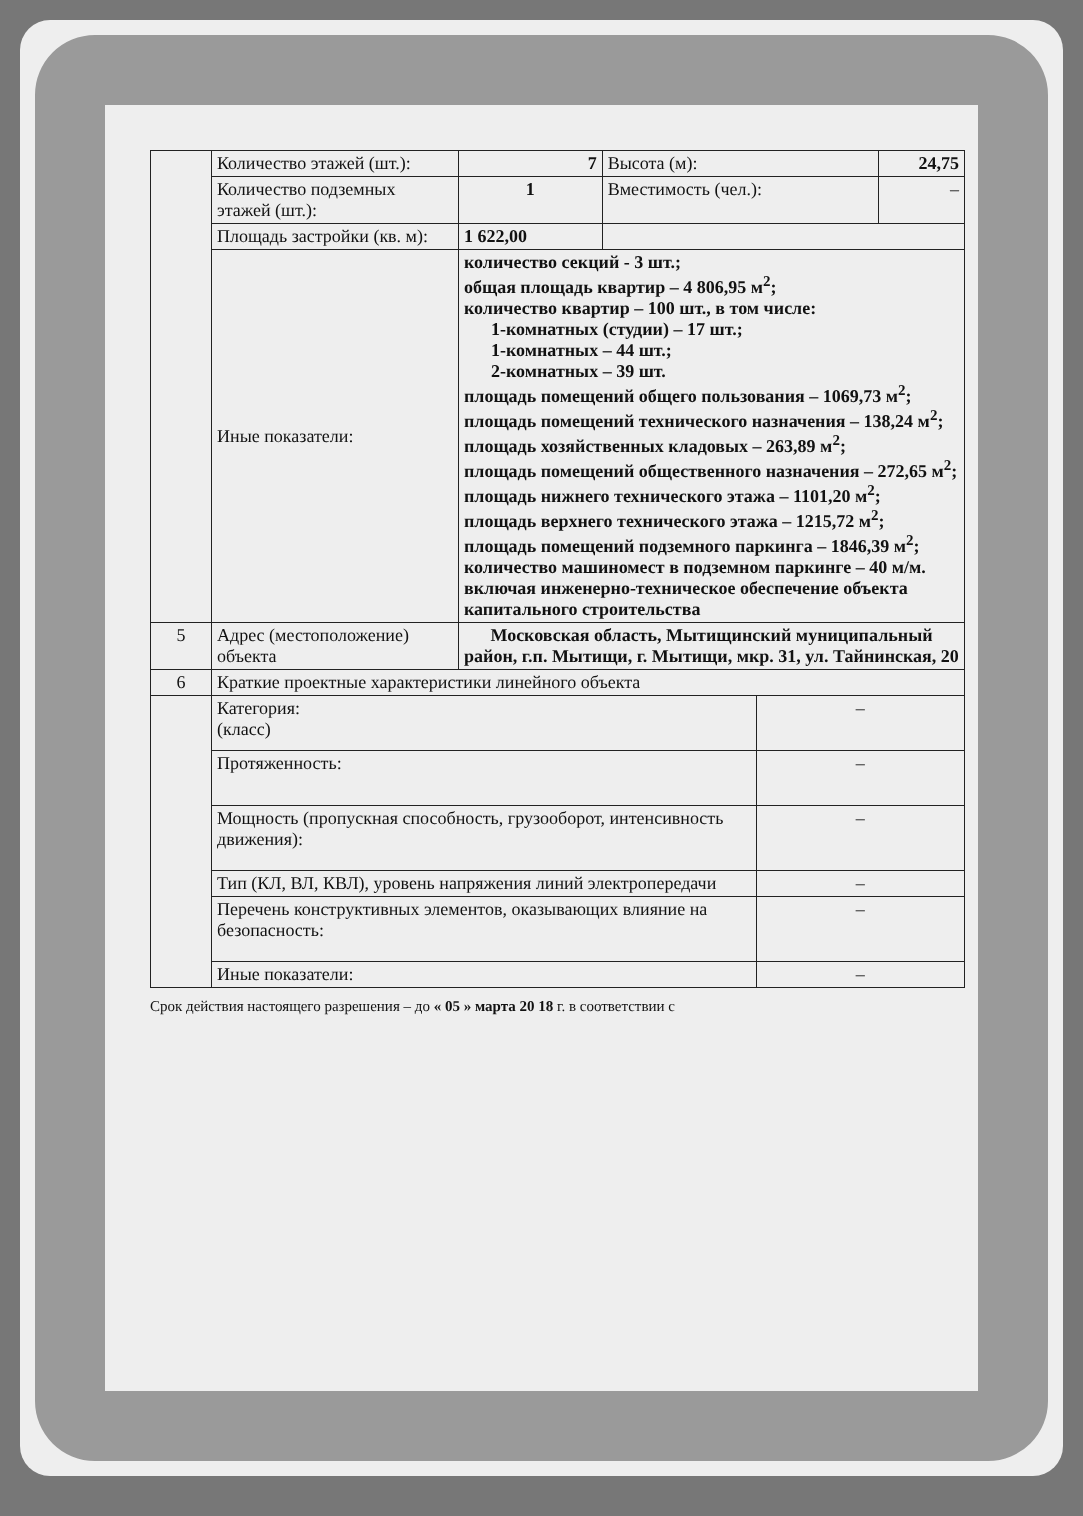| | Количество этажей (шт.): | 7 | Высота (м): | | 24,75 |
| | Количество подземных этажей (шт.): | 1 | Вместимость (чел.): | | – |
| | Площадь застройки (кв. м): | 1 622,00 | | | |
| | Иные показатели: | количество секций - 3 шт.; общая площадь квартир – 4 806,95 м<sup>2</sup>; количество квартир – 100 шт., в том числе: 1-комнатных (студии) – 17 шт.; 1-комнатных – 44 шт.; 2-комнатных – 39 шт. площадь помещений общего пользования – 1069,73 м<sup>2</sup>; площадь помещений технического назначения – 138,24 м<sup>2</sup>; площадь хозяйственных кладовых – 263,89 м<sup>2</sup>; площадь помещений общественного назначения – 272,65 м<sup>2</sup>; площадь нижнего технического этажа – 1101,20 м<sup>2</sup>; площадь верхнего технического этажа – 1215,72 м<sup>2</sup>; площадь помещений подземного паркинга – 1846,39 м<sup>2</sup>; количество машиномест в подземном паркинге – 40 м/м. включая инженерно-техническое обеспечение объекта капитального строительства | | | |
| 5 | Адрес (местоположение) объекта | Московская область, Мытищинский муниципальный район, г.п. Мытищи, г. Мытищи, мкр. 31, ул. Тайнинская, 20 | | | |
| 6 | Краткие проектные характеристики линейного объекта | | | | |
| | Категория: (класс) | | | – | |
| | Протяженность: | | | – | |
| | Мощность (пропускная способность, грузооборот, интенсивность движения): | | | – | |
| | Тип (КЛ, ВЛ, КВЛ), уровень напряжения линий электропередачи | | | – | |
| | Перечень конструктивных элементов, оказывающих влияние на безопасность: | | | – | |
| | Иные показатели: | | | – | |
Срок действия настоящего разрешения – до « 05 » марта 20 18 г. в соответствии с